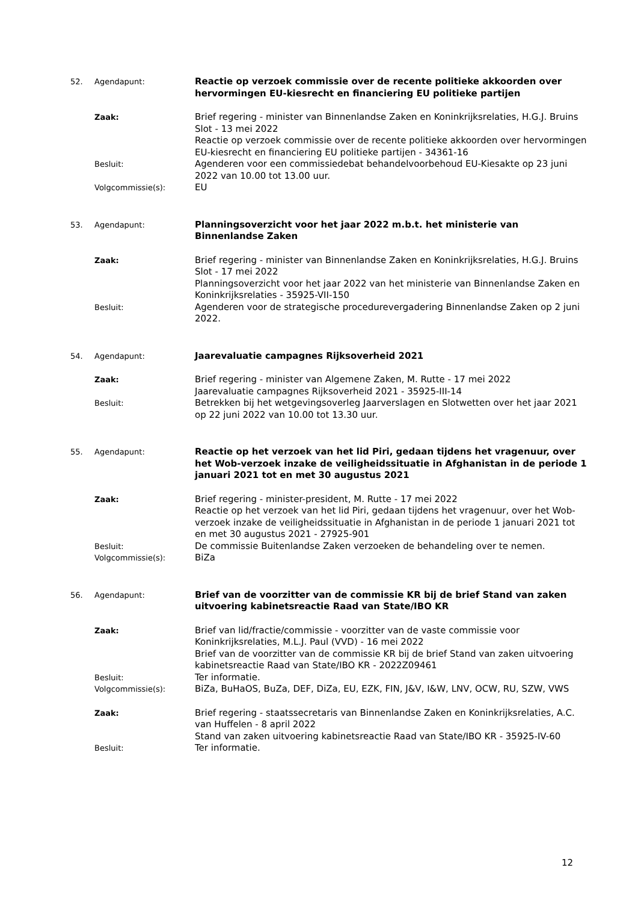52. Agendapunt:
Reactie op verzoek commissie over de recente politieke akkoorden over hervormingen EU-kiesrecht en financiering EU politieke partijen
Zaak:
Brief regering - minister van Binnenlandse Zaken en Koninkrijksrelaties, H.G.J. Bruins Slot - 13 mei 2022
Reactie op verzoek commissie over de recente politieke akkoorden over hervormingen EU-kiesrecht en financiering EU politieke partijen - 34361-16
Besluit:
Agenderen voor een commissiedebat behandelvoorbehoud EU-Kiesakte op 23 juni 2022 van 10.00 tot 13.00 uur.
Volgcommissie(s):
EU
53. Agendapunt:
Planningsoverzicht voor het jaar 2022 m.b.t. het ministerie van Binnenlandse Zaken
Zaak:
Brief regering - minister van Binnenlandse Zaken en Koninkrijksrelaties, H.G.J. Bruins Slot - 17 mei 2022
Planningsoverzicht voor het jaar 2022 van het ministerie van Binnenlandse Zaken en Koninkrijksrelaties - 35925-VII-150
Besluit:
Agenderen voor de strategische procedurevergadering Binnenlandse Zaken op 2 juni 2022.
54. Agendapunt:
Jaarevaluatie campagnes Rijksoverheid 2021
Zaak:
Brief regering - minister van Algemene Zaken, M. Rutte - 17 mei 2022
Jaarevaluatie campagnes Rijksoverheid 2021 - 35925-III-14
Besluit:
Betrekken bij het wetgevingsoverleg Jaarverslagen en Slotwetten over het jaar 2021 op 22 juni 2022 van 10.00 tot 13.30 uur.
55. Agendapunt:
Reactie op het verzoek van het lid Piri, gedaan tijdens het vragenuur, over het Wob-verzoek inzake de veiligheidssituatie in Afghanistan in de periode 1 januari 2021 tot en met 30 augustus 2021
Zaak:
Brief regering - minister-president, M. Rutte - 17 mei 2022
Reactie op het verzoek van het lid Piri, gedaan tijdens het vragenuur, over het Wob-verzoek inzake de veiligheidssituatie in Afghanistan in de periode 1 januari 2021 tot en met 30 augustus 2021 - 27925-901
Besluit:
De commissie Buitenlandse Zaken verzoeken de behandeling over te nemen.
Volgcommissie(s):
BiZa
56. Agendapunt:
Brief van de voorzitter van de commissie KR bij de brief Stand van zaken uitvoering kabinetsreactie Raad van State/IBO KR
Zaak:
Brief van lid/fractie/commissie - voorzitter van de vaste commissie voor Koninkrijksrelaties, M.L.J. Paul (VVD) - 16 mei 2022
Brief van de voorzitter van de commissie KR bij de brief Stand van zaken uitvoering kabinetsreactie Raad van State/IBO KR - 2022Z09461
Besluit:
Ter informatie.
Volgcommissie(s):
BiZa, BuHaOS, BuZa, DEF, DiZa, EU, EZK, FIN, J&V, I&W, LNV, OCW, RU, SZW, VWS
Zaak:
Brief regering - staatssecretaris van Binnenlandse Zaken en Koninkrijksrelaties, A.C. van Huffelen - 8 april 2022
Stand van zaken uitvoering kabinetsreactie Raad van State/IBO KR - 35925-IV-60
Besluit:
Ter informatie.
12